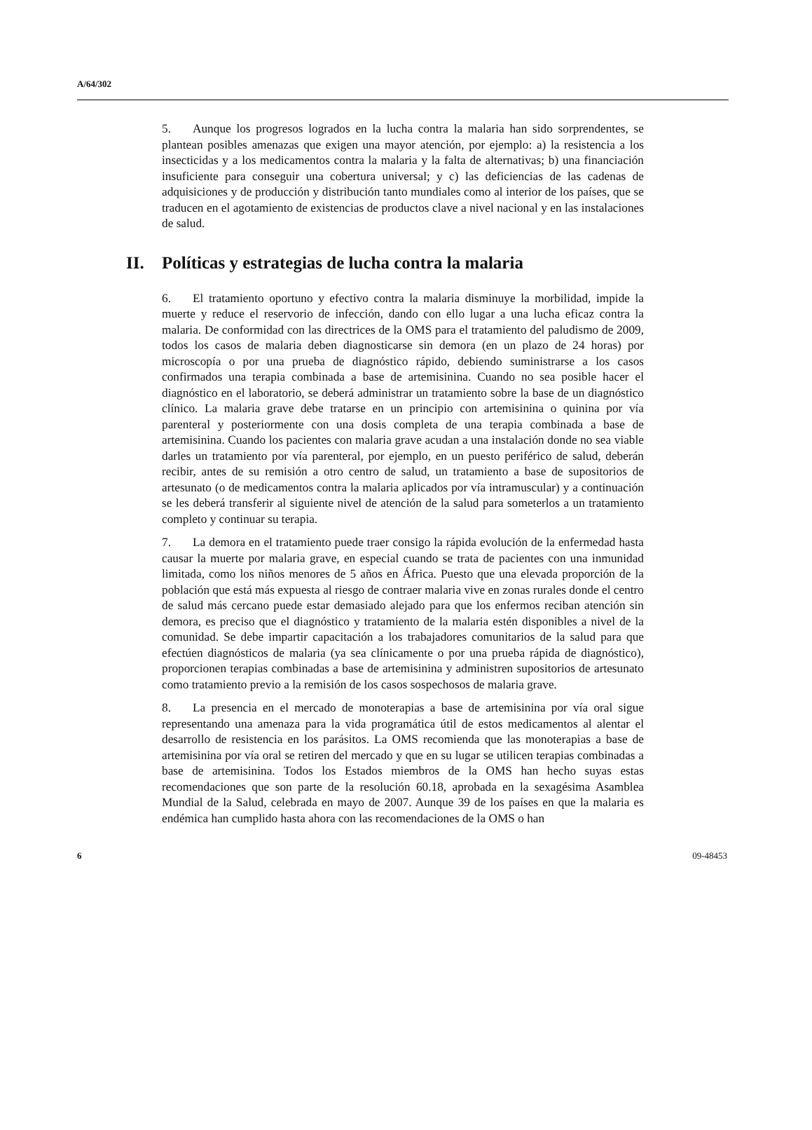A/64/302
5. Aunque los progresos logrados en la lucha contra la malaria han sido sorprendentes, se plantean posibles amenazas que exigen una mayor atención, por ejemplo: a) la resistencia a los insecticidas y a los medicamentos contra la malaria y la falta de alternativas; b) una financiación insuficiente para conseguir una cobertura universal; y c) las deficiencias de las cadenas de adquisiciones y de producción y distribución tanto mundiales como al interior de los países, que se traducen en el agotamiento de existencias de productos clave a nivel nacional y en las instalaciones de salud.
II. Políticas y estrategias de lucha contra la malaria
6. El tratamiento oportuno y efectivo contra la malaria disminuye la morbilidad, impide la muerte y reduce el reservorio de infección, dando con ello lugar a una lucha eficaz contra la malaria. De conformidad con las directrices de la OMS para el tratamiento del paludismo de 2009, todos los casos de malaria deben diagnosticarse sin demora (en un plazo de 24 horas) por microscopía o por una prueba de diagnóstico rápido, debiendo suministrarse a los casos confirmados una terapia combinada a base de artemisinina. Cuando no sea posible hacer el diagnóstico en el laboratorio, se deberá administrar un tratamiento sobre la base de un diagnóstico clínico. La malaria grave debe tratarse en un principio con artemisinina o quinina por vía parenteral y posteriormente con una dosis completa de una terapia combinada a base de artemisinina. Cuando los pacientes con malaria grave acudan a una instalación donde no sea viable darles un tratamiento por vía parenteral, por ejemplo, en un puesto periférico de salud, deberán recibir, antes de su remisión a otro centro de salud, un tratamiento a base de supositorios de artesunato (o de medicamentos contra la malaria aplicados por vía intramuscular) y a continuación se les deberá transferir al siguiente nivel de atención de la salud para someterlos a un tratamiento completo y continuar su terapia.
7. La demora en el tratamiento puede traer consigo la rápida evolución de la enfermedad hasta causar la muerte por malaria grave, en especial cuando se trata de pacientes con una inmunidad limitada, como los niños menores de 5 años en África. Puesto que una elevada proporción de la población que está más expuesta al riesgo de contraer malaria vive en zonas rurales donde el centro de salud más cercano puede estar demasiado alejado para que los enfermos reciban atención sin demora, es preciso que el diagnóstico y tratamiento de la malaria estén disponibles a nivel de la comunidad. Se debe impartir capacitación a los trabajadores comunitarios de la salud para que efectúen diagnósticos de malaria (ya sea clínicamente o por una prueba rápida de diagnóstico), proporcionen terapias combinadas a base de artemisinina y administren supositorios de artesunato como tratamiento previo a la remisión de los casos sospechosos de malaria grave.
8. La presencia en el mercado de monoterapias a base de artemisinina por vía oral sigue representando una amenaza para la vida programática útil de estos medicamentos al alentar el desarrollo de resistencia en los parásitos. La OMS recomienda que las monoterapias a base de artemisinina por vía oral se retiren del mercado y que en su lugar se utilicen terapias combinadas a base de artemisinina. Todos los Estados miembros de la OMS han hecho suyas estas recomendaciones que son parte de la resolución 60.18, aprobada en la sexagésima Asamblea Mundial de la Salud, celebrada en mayo de 2007. Aunque 39 de los países en que la malaria es endémica han cumplido hasta ahora con las recomendaciones de la OMS o han
6 09-48453